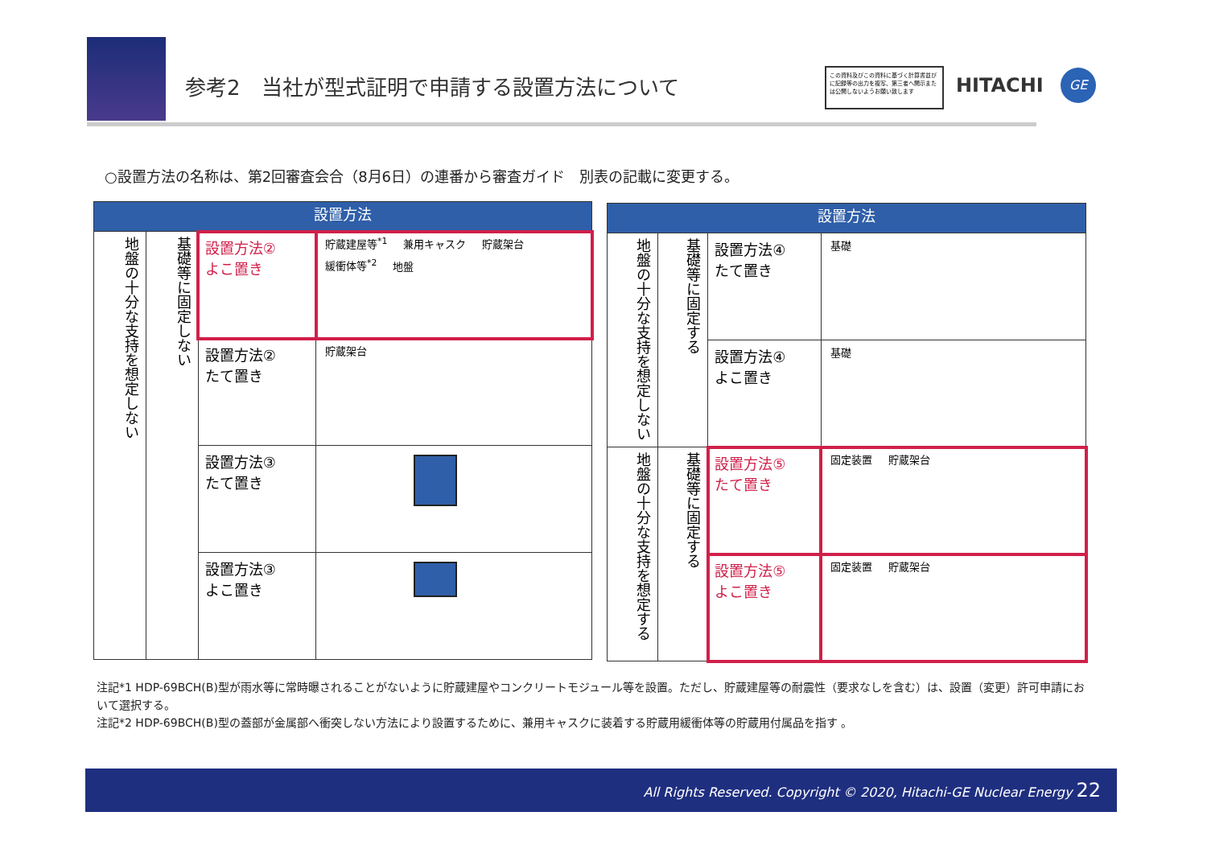参考2　当社が型式証明で申請する設置方法について
この資料及びこの資料に基づく計算書並びに記録等の出力を複写、第三者へ開示または公開しないようお願い致します
HITACHI GE
○設置方法の名称は、第2回審査会合（8月6日）の連番から審査ガイド　別表の記載に変更する。
| 設置方法 | | | |
| --- | --- | --- | --- |
| 地盤の十分な支持を想定しない | 基礎等に固定しない | 設置方法② よこ置き | 貯蔵建屋等<sup>*1</sup> 兼用キャスク 貯蔵架台 緩衝体等<sup>*2</sup> 地盤 |
| | | 設置方法② たて置き | 貯蔵架台 |
| | | 設置方法③ たて置き | |
| | | 設置方法③ よこ置き | |
| 設置方法 | | | |
| --- | --- | --- | --- |
| 地盤の十分な支持を想定しない | 基礎等に固定する | 設置方法④ たて置き | 基礎 |
| | | 設置方法④ よこ置き | 基礎 |
| 地盤の十分な支持を想定する | 基礎等に固定する | 設置方法⑤ たて置き | 固定装置 貯蔵架台 |
| | | 設置方法⑤ よこ置き | 固定装置 貯蔵架台 |
注記*1 HDP-69BCH(B)型が雨水等に常時曝されることがないように貯蔵建屋やコンクリートモジュール等を設置。ただし、貯蔵建屋等の耐震性（要求なしを含む）は、設置（変更）許可申請において選択する。
注記*2 HDP-69BCH(B)型の蓋部が金属部へ衝突しない方法により設置するために、兼用キャスクに装着する貯蔵用緩衝体等の貯蔵用付属品を指す 。
All Rights Reserved. Copyright © 2020, Hitachi-GE Nuclear Energy 22